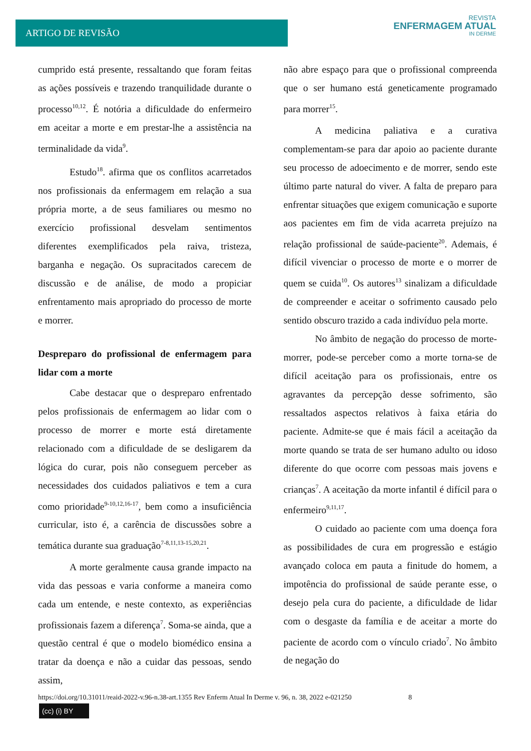ARTIGO DE REVISÃO
REVISTA
ENFERMAGEM ATUAL
IN DERME
cumprido está presente, ressaltando que foram feitas as ações possíveis e trazendo tranquilidade durante o processo<sup>10,12</sup>. É notória a dificuldade do enfermeiro em aceitar a morte e em prestar-lhe a assistência na terminalidade da vida<sup>9</sup>.
Estudo<sup>18</sup>. afirma que os conflitos acarretados nos profissionais da enfermagem em relação a sua própria morte, a de seus familiares ou mesmo no exercício profissional desvelam sentimentos diferentes exemplificados pela raiva, tristeza, barganha e negação. Os supracitados carecem de discussão e de análise, de modo a propiciar enfrentamento mais apropriado do processo de morte e morrer.
Despreparo do profissional de enfermagem para lidar com a morte
Cabe destacar que o despreparo enfrentado pelos profissionais de enfermagem ao lidar com o processo de morrer e morte está diretamente relacionado com a dificuldade de se desligarem da lógica do curar, pois não conseguem perceber as necessidades dos cuidados paliativos e tem a cura como prioridade<sup>9-10,12,16-17</sup>, bem como a insuficiência curricular, isto é, a carência de discussões sobre a temática durante sua graduação<sup>7-8,11,13-15,20,21</sup>.
A morte geralmente causa grande impacto na vida das pessoas e varia conforme a maneira como cada um entende, e neste contexto, as experiências profissionais fazem a diferença<sup>7</sup>. Soma-se ainda, que a questão central é que o modelo biomédico ensina a tratar da doença e não a cuidar das pessoas, sendo assim,
não abre espaço para que o profissional compreenda que o ser humano está geneticamente programado para morrer<sup>15</sup>.
A medicina paliativa e a curativa complementam-se para dar apoio ao paciente durante seu processo de adoecimento e de morrer, sendo este último parte natural do viver. A falta de preparo para enfrentar situações que exigem comunicação e suporte aos pacientes em fim de vida acarreta prejuízo na relação profissional de saúde-paciente<sup>20</sup>. Ademais, é difícil vivenciar o processo de morte e o morrer de quem se cuida<sup>10</sup>. Os autores<sup>13</sup> sinalizam a dificuldade de compreender e aceitar o sofrimento causado pelo sentido obscuro trazido a cada indivíduo pela morte.
No âmbito de negação do processo de morte-morrer, pode-se perceber como a morte torna-se de difícil aceitação para os profissionais, entre os agravantes da percepção desse sofrimento, são ressaltados aspectos relativos à faixa etária do paciente. Admite-se que é mais fácil a aceitação da morte quando se trata de ser humano adulto ou idoso diferente do que ocorre com pessoas mais jovens e crianças<sup>7</sup>. A aceitação da morte infantil é difícil para o enfermeiro<sup>9,11,17</sup>.
O cuidado ao paciente com uma doença fora as possibilidades de cura em progressão e estágio avançado coloca em pauta a finitude do homem, a impotência do profissional de saúde perante esse, o desejo pela cura do paciente, a dificuldade de lidar com o desgaste da família e de aceitar a morte do paciente de acordo com o vínculo criado<sup>7</sup>. No âmbito de negação do
https://doi.org/10.31011/reaid-2022-v.96-n.38-art.1355 Rev Enferm Atual In Derme v. 96, n. 38, 2022 e-021250 8
(cc) (i) BY